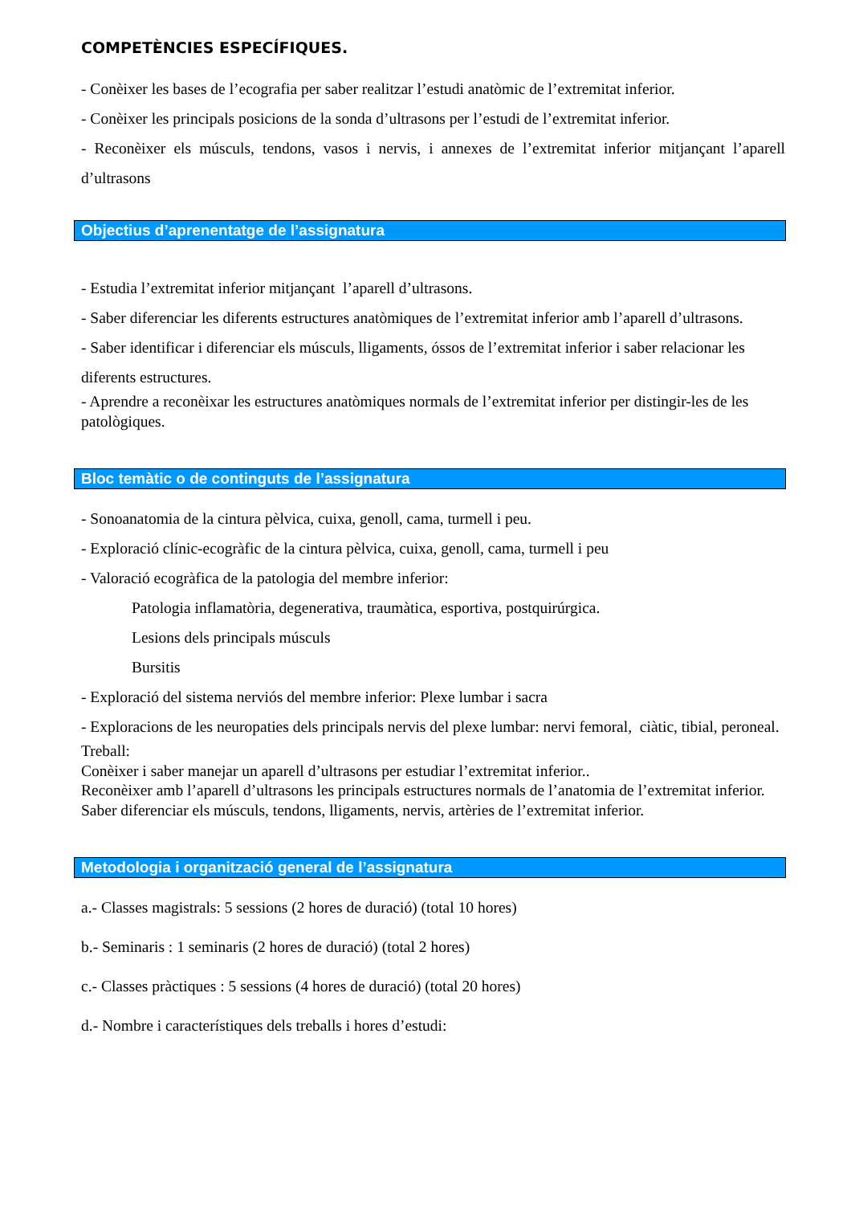COMPETÈNCIES ESPECÍFIQUES.
- Conèixer les bases de l’ecografia per saber realitzar l’estudi anatòmic de l’extremitat inferior.
- Conèixer les principals posicions de la sonda d’ultrasons per l’estudi de l’extremitat inferior.
- Reconèixer els músculs, tendons, vasos i nervis, i annexes de l’extremitat inferior mitjançant l’aparell d’ultrasons
Objectius d’aprenentatge de l’assignatura
- Estudia l’extremitat inferior mitjançant l’aparell d’ultrasons.
- Saber diferenciar les diferents estructures anatòmiques de l’extremitat inferior amb l’aparell d’ultrasons.
- Saber identificar i diferenciar els músculs, lligaments, óssos de l’extremitat inferior i saber relacionar les diferents estructures.
- Aprendre a reconèixar les estructures anatòmiques normals de l’extremitat inferior per distingir-les de les patològiques.
Bloc temàtic o de continguts de l’assignatura
- Sonoanatomia de la cintura pèlvica, cuixa, genoll, cama, turmell i peu.
- Exploració clínic-ecogràfic de la cintura pèlvica, cuixa, genoll, cama, turmell i peu
- Valoració ecogràfica de la patologia del membre inferior:
Patologia inflamatòria, degenerativa, traumàtica, esportiva, postquirúrgica.
Lesions dels principals músculs
Bursitis
- Exploració del sistema nerviós del membre inferior: Plexe lumbar i sacra
- Exploracions de les neuropaties dels principals nervis del plexe lumbar: nervi femoral, ciàtic, tibial, peroneal.
Treball:
Conèixer i saber manejar un aparell d’ultrasons per estudiar l’extremitat inferior..
Reconèixer amb l’aparell d’ultrasons les principals estructures normals de l’anatomia de l’extremitat inferior.
Saber diferenciar els músculs, tendons, lligaments, nervis, artèries de l’extremitat inferior.
Metodologia i organització general de l’assignatura
a.- Classes magistrals: 5 sessions (2 hores de duració) (total 10 hores)
b.- Seminaris : 1 seminaris (2 hores de duració) (total 2 hores)
c.- Classes pràctiques : 5 sessions (4 hores de duració) (total 20 hores)
d.- Nombre i característiques dels treballs i hores d’estudi: